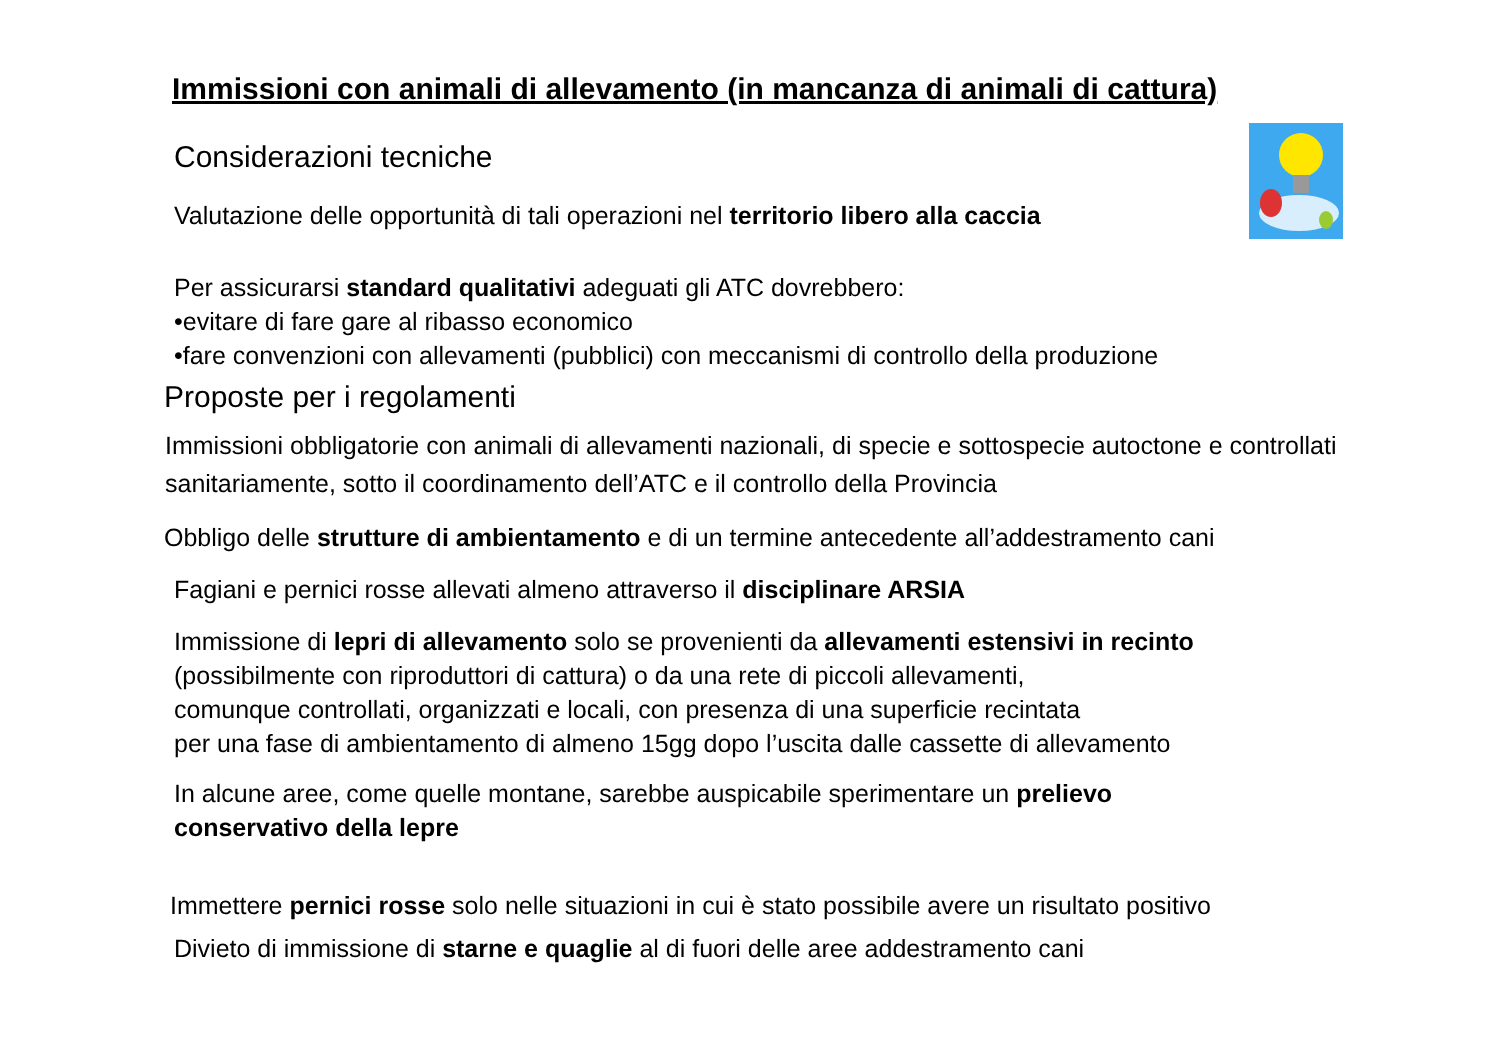Immissioni con animali di allevamento (in mancanza di animali di cattura)
Considerazioni tecniche
Valutazione delle opportunità di tali operazioni nel territorio libero alla caccia
Per assicurarsi standard qualitativi adeguati gli ATC dovrebbero:
•evitare di fare gare al ribasso economico
•fare convenzioni con allevamenti (pubblici) con meccanismi di controllo della produzione
Proposte per i regolamenti
Immissioni obbligatorie con animali di allevamenti nazionali, di specie e sottospecie autoctone e controllati sanitariamente, sotto il coordinamento dell’ATC e il controllo della Provincia
Obbligo delle strutture di ambientamento e di un termine antecedente all’addestramento cani
Fagiani e pernici rosse allevati almeno attraverso il disciplinare ARSIA
Immissione di lepri di allevamento solo se provenienti da allevamenti estensivi in recinto
(possibilmente con riproduttori di cattura) o da una rete di piccoli allevamenti,
comunque controllati, organizzati e locali, con presenza di una superficie recintata
per una fase di ambientamento di almeno 15gg dopo l’uscita dalle cassette di allevamento
In alcune aree, come quelle montane, sarebbe auspicabile sperimentare un prelievo
conservativo della lepre
Immettere pernici rosse solo nelle situazioni in cui è stato possibile avere un risultato positivo
Divieto di immissione di starne e quaglie al di fuori delle aree addestramento cani